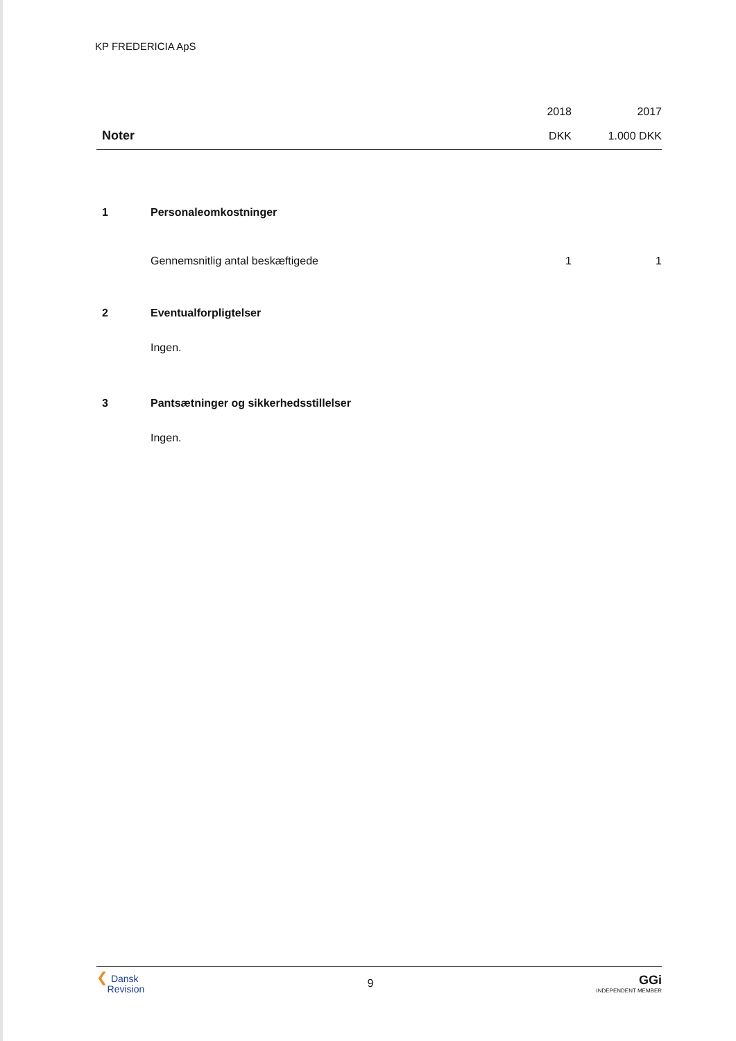KP FREDERICIA ApS
| | | 2018 | 2017 |
| --- | --- | --- | --- |
| Noter | | DKK | 1.000 DKK |
| 1 | Personaleomkostninger | | |
| | Gennemsnitlig antal beskæftigede | 1 | 1 |
| 2 | Eventualforpligtelser | | |
| | Ingen. | | |
| 3 | Pantsætninger og sikkerhedsstillelser | | |
| | Ingen. | | |
❮ Dansk
Revision
9
GGi
INDEPENDENT MEMBER